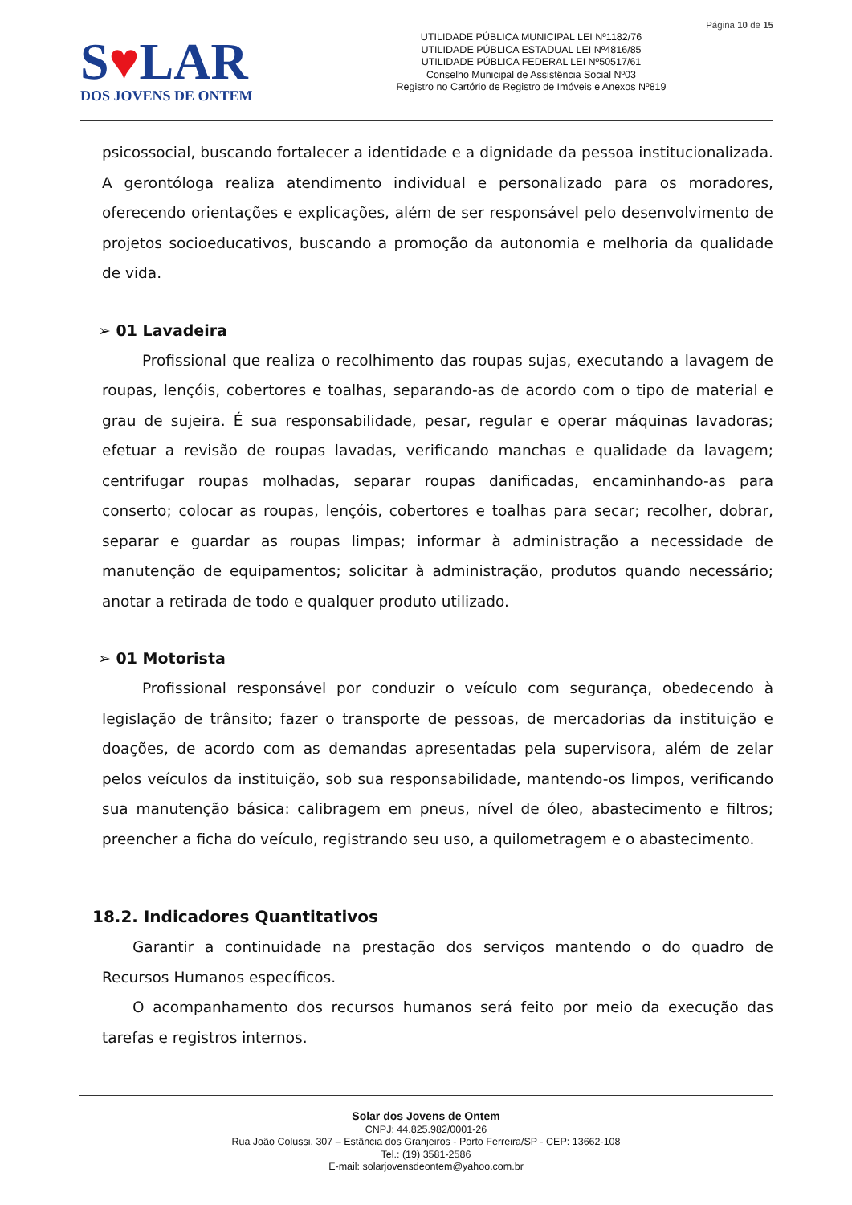Página 10 de 15
S♥LAR
DOS JOVENS DE ONTEM
UTILIDADE PÚBLICA MUNICIPAL LEI Nº1182/76
UTILIDADE PÚBLICA ESTADUAL LEI Nº4816/85
UTILIDADE PÚBLICA FEDERAL LEI Nº50517/61
Conselho Municipal de Assistência Social Nº03
Registro no Cartório de Registro de Imóveis e Anexos Nº819
psicossocial, buscando fortalecer a identidade e a dignidade da pessoa institucionalizada. A gerontóloga realiza atendimento individual e personalizado para os moradores, oferecendo orientações e explicações, além de ser responsável pelo desenvolvimento de projetos socioeducativos, buscando a promoção da autonomia e melhoria da qualidade de vida.
➢ 01 Lavadeira
Profissional que realiza o recolhimento das roupas sujas, executando a lavagem de roupas, lençóis, cobertores e toalhas, separando-as de acordo com o tipo de material e grau de sujeira. É sua responsabilidade, pesar, regular e operar máquinas lavadoras; efetuar a revisão de roupas lavadas, verificando manchas e qualidade da lavagem; centrifugar roupas molhadas, separar roupas danificadas, encaminhando-as para conserto; colocar as roupas, lençóis, cobertores e toalhas para secar; recolher, dobrar, separar e guardar as roupas limpas; informar à administração a necessidade de manutenção de equipamentos; solicitar à administração, produtos quando necessário; anotar a retirada de todo e qualquer produto utilizado.
➢ 01 Motorista
Profissional responsável por conduzir o veículo com segurança, obedecendo à legislação de trânsito; fazer o transporte de pessoas, de mercadorias da instituição e doações, de acordo com as demandas apresentadas pela supervisora, além de zelar pelos veículos da instituição, sob sua responsabilidade, mantendo-os limpos, verificando sua manutenção básica: calibragem em pneus, nível de óleo, abastecimento e filtros; preencher a ficha do veículo, registrando seu uso, a quilometragem e o abastecimento.
18.2. Indicadores Quantitativos
Garantir a continuidade na prestação dos serviços mantendo o do quadro de Recursos Humanos específicos.
O acompanhamento dos recursos humanos será feito por meio da execução das tarefas e registros internos.
Solar dos Jovens de Ontem
CNPJ: 44.825.982/0001-26
Rua João Colussi, 307 – Estância dos Granjeiros - Porto Ferreira/SP - CEP: 13662-108
Tel.: (19) 3581-2586
E-mail: solarjovensdeontem@yahoo.com.br